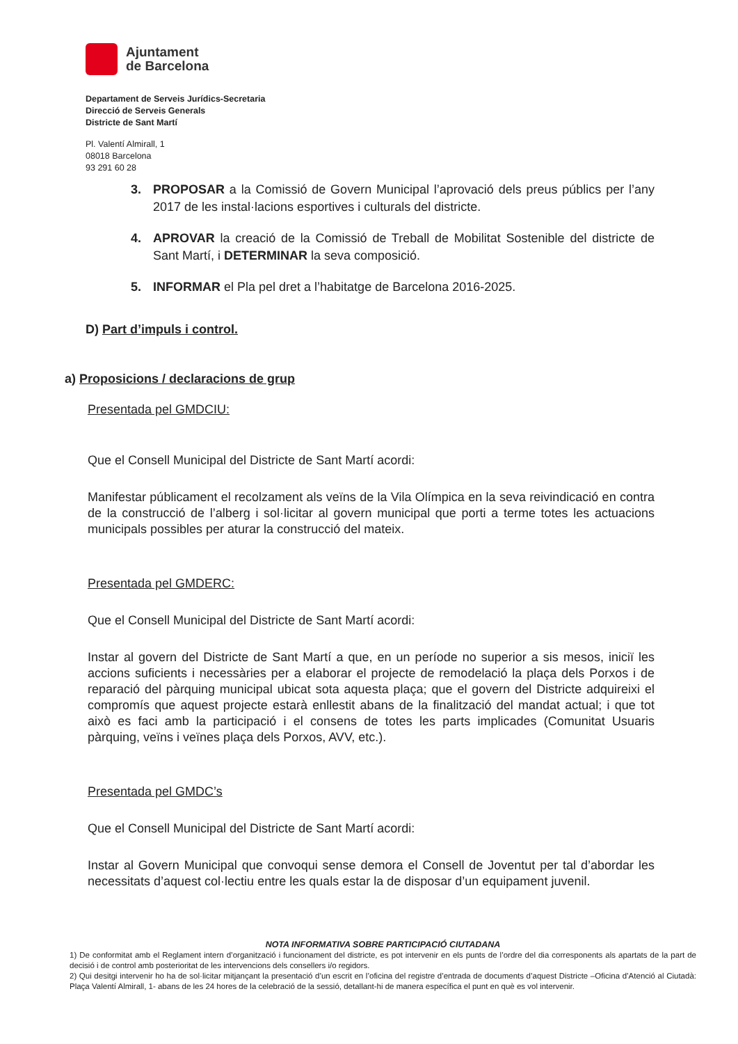Ajuntament
de Barcelona
Departament de Serveis Jurídics-Secretaria
Direcció de Serveis Generals
Districte de Sant Martí
Pl. Valentí Almirall, 1
08018 Barcelona
93 291 60 28
3. PROPOSAR a la Comissió de Govern Municipal l’aprovació dels preus públics per l’any 2017 de les instal·lacions esportives i culturals del districte.
4. APROVAR la creació de la Comissió de Treball de Mobilitat Sostenible del districte de Sant Martí, i DETERMINAR la seva composició.
5. INFORMAR el Pla pel dret a l’habitatge de Barcelona 2016-2025.
D) Part d’impuls i control.
a) Proposicions / declaracions de grup
Presentada pel GMDCIU:
Que el Consell Municipal del Districte de Sant Martí acordi:
Manifestar públicament el recolzament als veïns de la Vila Olímpica en la seva reivindicació en contra de la construcció de l’alberg i sol·licitar al govern municipal que porti a terme totes les actuacions municipals possibles per aturar la construcció del mateix.
Presentada pel GMDERC:
Que el Consell Municipal del Districte de Sant Martí acordi:
Instar al govern del Districte de Sant Martí a que, en un període no superior a sis mesos, iniciï les accions suficients i necessàries per a elaborar el projecte de remodelació la plaça dels Porxos i de reparació del pàrquing municipal ubicat sota aquesta plaça; que el govern del Districte adquireixi el compromís que aquest projecte estarà enllestit abans de la finalització del mandat actual; i que tot això es faci amb la participació i el consens de totes les parts implicades (Comunitat Usuaris pàrquing, veïns i veïnes plaça dels Porxos, AVV, etc.).
Presentada pel GMDC’s
Que el Consell Municipal del Districte de Sant Martí acordi:
Instar al Govern Municipal que convoqui sense demora el Consell de Joventut per tal d’abordar les necessitats d’aquest col·lectiu entre les quals estar la de disposar d’un equipament juvenil.
NOTA INFORMATIVA SOBRE PARTICIPACIÓ CIUTADANA
1) De conformitat amb el Reglament intern d’organització i funcionament del districte, es pot intervenir en els punts de l’ordre del dia corresponents als apartats de la part de decisió i de control amb posterioritat de les intervencions dels consellers i/o regidors.
2) Qui desitgi intervenir ho ha de sol·licitar mitjançant la presentació d’un escrit en l’oficina del registre d’entrada de documents d’aquest Districte –Oficina d’Atenció al Ciutadà: Plaça Valentí Almirall, 1- abans de les 24 hores de la celebració de la sessió, detallant-hi de manera específica el punt en què es vol intervenir.